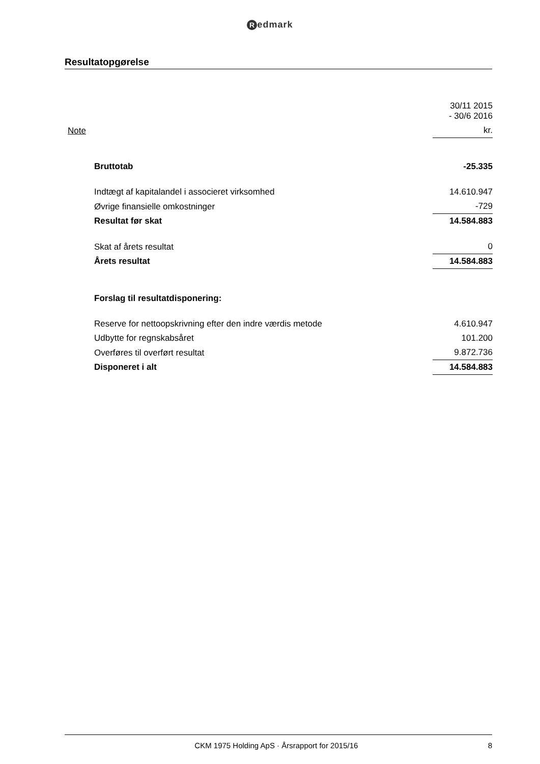Redmark
Resultatopgørelse
| | | 30/11 2015 - 30/6 2016 |
| Note | | kr. |
| | Bruttotab | -25.335 |
| | Indtægt af kapitalandel i associeret virksomhed | 14.610.947 |
| | Øvrige finansielle omkostninger | -729 |
| | Resultat før skat | 14.584.883 |
| | Skat af årets resultat | 0 |
| | Årets resultat | 14.584.883 |
| | Forslag til resultatdisponering: | |
| | Reserve for nettoopskrivning efter den indre værdis metode | 4.610.947 |
| | Udbytte for regnskabsåret | 101.200 |
| | Overføres til overført resultat | 9.872.736 |
| | Disponeret i alt | 14.584.883 |
CKM 1975 Holding ApS · Årsrapport for 2015/16
8